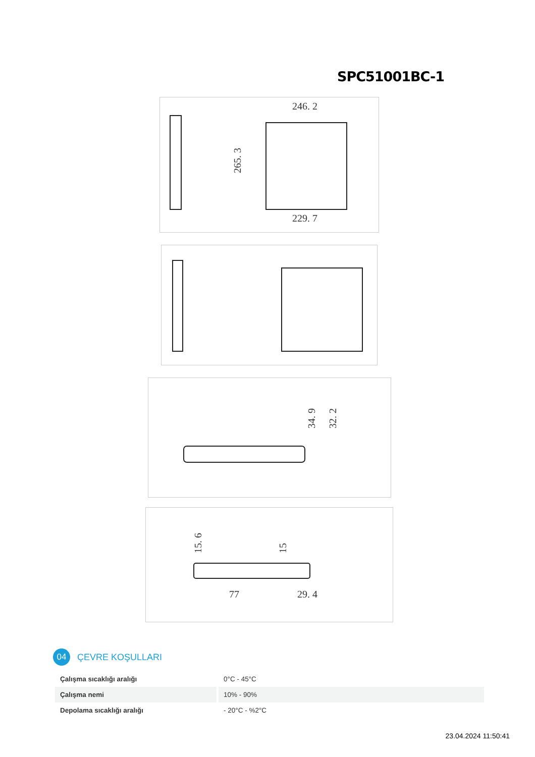SPC51001BC-1
246. 2
229. 7
265. 3
34. 9
32. 2
77
29. 4
15. 6
15
04
ÇEVRE KOŞULLARI
| Çalışma sıcaklığı aralığı | 0°C - 45°C |
| Çalışma nemi | 10% - 90% |
| Depolama sıcaklığı aralığı | - 20°C - %2°C |
23.04.2024 11:50:41